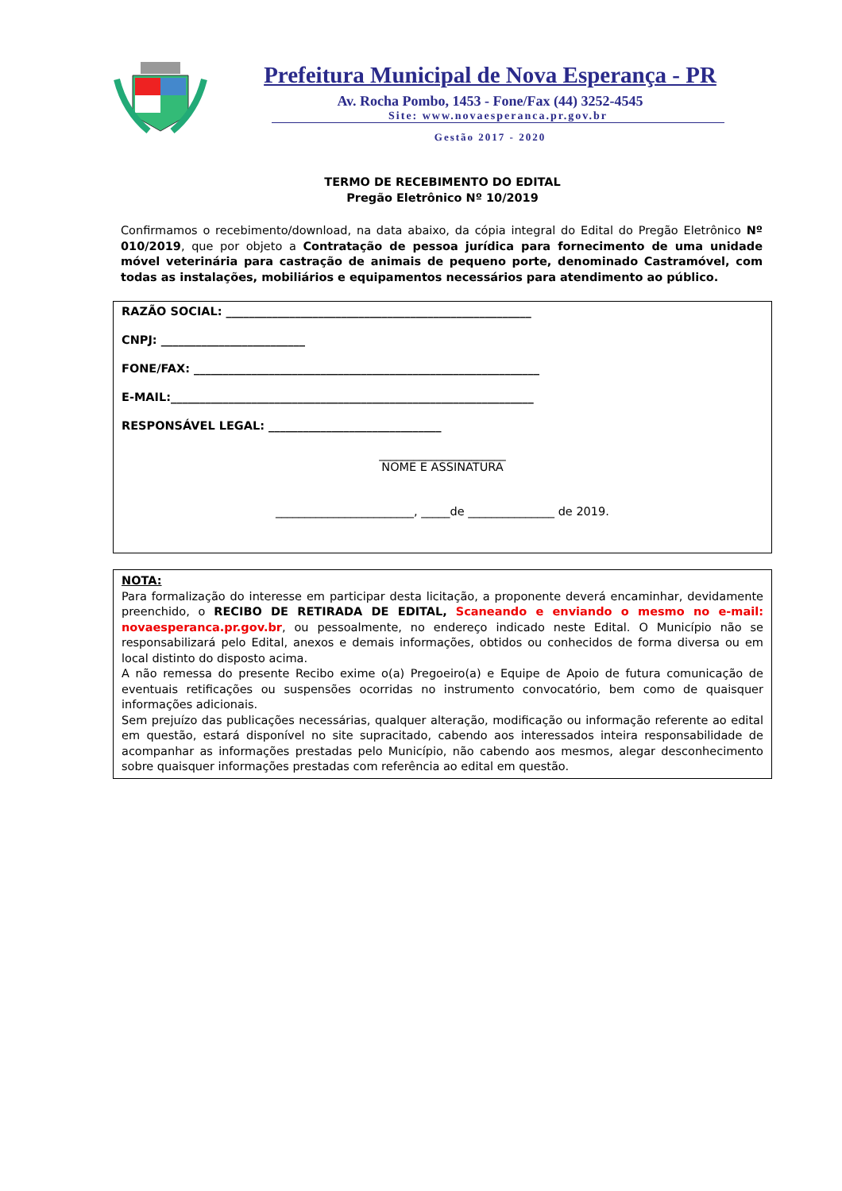Prefeitura Municipal de Nova Esperança - PR
Av. Rocha Pombo, 1453 - Fone/Fax (44) 3252-4545
Site: www.novaesperanca.pr.gov.br
Gestão 2017 - 2020
TERMO DE RECEBIMENTO DO EDITAL
Pregão Eletrônico Nº 10/2019
Confirmamos o recebimento/download, na data abaixo, da cópia integral do Edital do Pregão Eletrônico Nº 010/2019, que por objeto a Contratação de pessoa jurídica para fornecimento de uma unidade móvel veterinária para castração de animais de pequeno porte, denominado Castramóvel, com todas as instalações, mobiliários e equipamentos necessários para atendimento ao público.
RAZÃO SOCIAL: _____________________________________________________
CNPJ: _________________________
FONE/FAX: ____________________________________________________________
E-MAIL:_______________________________________________________________
RESPONSÁVEL LEGAL: ______________________________
______________________
NOME E ASSINATURA
________________________, _____de _______________ de 2019.
NOTA:
Para formalização do interesse em participar desta licitação, a proponente deverá encaminhar, devidamente preenchido, o RECIBO DE RETIRADA DE EDITAL, Scaneando e enviando o mesmo no e-mail: novaesperanca.pr.gov.br, ou pessoalmente, no endereço indicado neste Edital. O Município não se responsabilizará pelo Edital, anexos e demais informações, obtidos ou conhecidos de forma diversa ou em local distinto do disposto acima.
A não remessa do presente Recibo exime o(a) Pregoeiro(a) e Equipe de Apoio de futura comunicação de eventuais retificações ou suspensões ocorridas no instrumento convocatório, bem como de quaisquer informações adicionais.
Sem prejuízo das publicações necessárias, qualquer alteração, modificação ou informação referente ao edital em questão, estará disponível no site supracitado, cabendo aos interessados inteira responsabilidade de acompanhar as informações prestadas pelo Município, não cabendo aos mesmos, alegar desconhecimento sobre quaisquer informações prestadas com referência ao edital em questão.